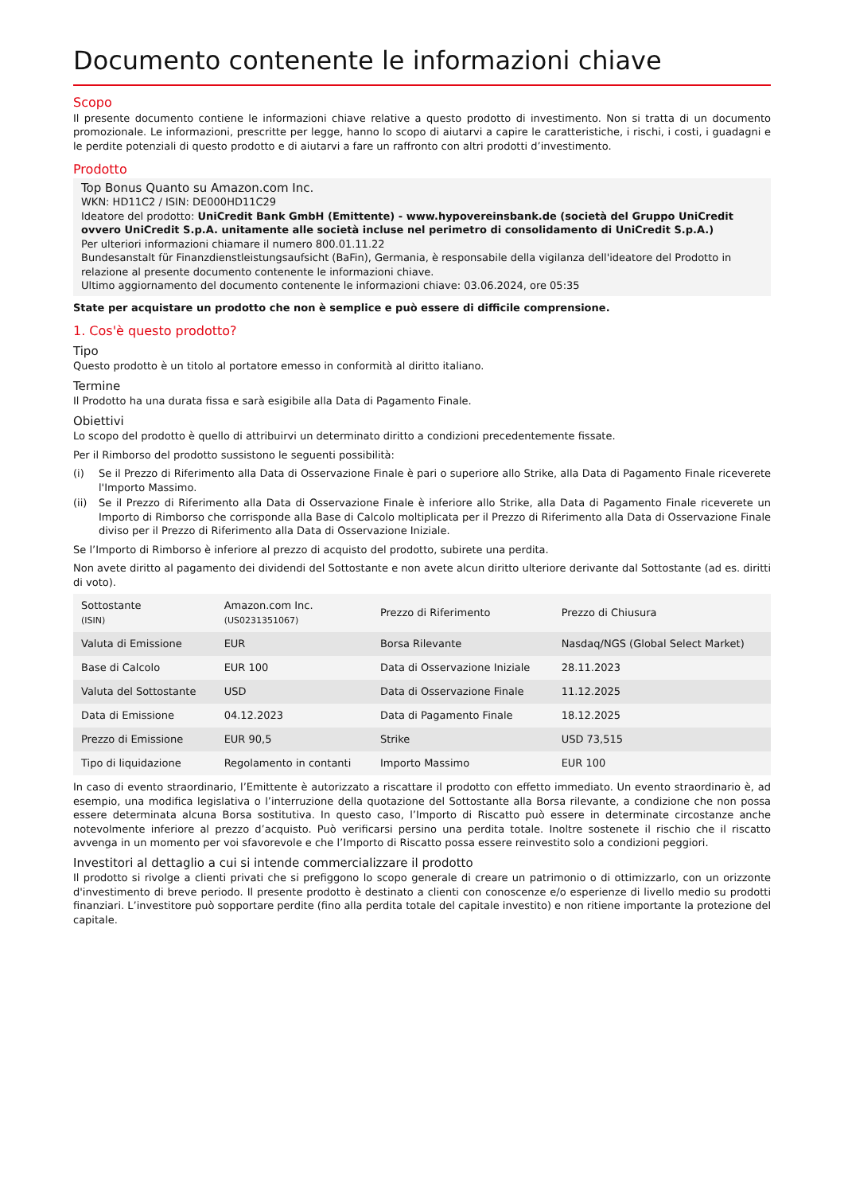Documento contenente le informazioni chiave
Scopo
Il presente documento contiene le informazioni chiave relative a questo prodotto di investimento. Non si tratta di un documento promozionale. Le informazioni, prescritte per legge, hanno lo scopo di aiutarvi a capire le caratteristiche, i rischi, i costi, i guadagni e le perdite potenziali di questo prodotto e di aiutarvi a fare un raffronto con altri prodotti d’investimento.
Prodotto
Top Bonus Quanto su Amazon.com Inc.
WKN: HD11C2 / ISIN: DE000HD11C29
Ideatore del prodotto: UniCredit Bank GmbH (Emittente) - www.hypovereinsbank.de (società del Gruppo UniCredit ovvero UniCredit S.p.A. unitamente alle società incluse nel perimetro di consolidamento di UniCredit S.p.A.)
Per ulteriori informazioni chiamare il numero 800.01.11.22
Bundesanstalt für Finanzdienstleistungsaufsicht (BaFin), Germania, è responsabile della vigilanza dell'ideatore del Prodotto in relazione al presente documento contenente le informazioni chiave.
Ultimo aggiornamento del documento contenente le informazioni chiave: 03.06.2024, ore 05:35
State per acquistare un prodotto che non è semplice e può essere di difficile comprensione.
1. Cos'è questo prodotto?
Tipo
Questo prodotto è un titolo al portatore emesso in conformità al diritto italiano.
Termine
Il Prodotto ha una durata fissa e sarà esigibile alla Data di Pagamento Finale.
Obiettivi
Lo scopo del prodotto è quello di attribuirvi un determinato diritto a condizioni precedentemente fissate.
Per il Rimborso del prodotto sussistono le seguenti possibilità:
(i) Se il Prezzo di Riferimento alla Data di Osservazione Finale è pari o superiore allo Strike, alla Data di Pagamento Finale riceverete l'Importo Massimo.
(ii) Se il Prezzo di Riferimento alla Data di Osservazione Finale è inferiore allo Strike, alla Data di Pagamento Finale riceverete un Importo di Rimborso che corrisponde alla Base di Calcolo moltiplicata per il Prezzo di Riferimento alla Data di Osservazione Finale diviso per il Prezzo di Riferimento alla Data di Osservazione Iniziale.
Se l’Importo di Rimborso è inferiore al prezzo di acquisto del prodotto, subirete una perdita.
Non avete diritto al pagamento dei dividendi del Sottostante e non avete alcun diritto ulteriore derivante dal Sottostante (ad es. diritti di voto).
| Sottostante (ISIN) | Amazon.com Inc. (US0231351067) | Prezzo di Riferimento | Prezzo di Chiusura |
| Valuta di Emissione | EUR | Borsa Rilevante | Nasdaq/NGS (Global Select Market) |
| Base di Calcolo | EUR 100 | Data di Osservazione Iniziale | 28.11.2023 |
| Valuta del Sottostante | USD | Data di Osservazione Finale | 11.12.2025 |
| Data di Emissione | 04.12.2023 | Data di Pagamento Finale | 18.12.2025 |
| Prezzo di Emissione | EUR 90,5 | Strike | USD 73,515 |
| Tipo di liquidazione | Regolamento in contanti | Importo Massimo | EUR 100 |
In caso di evento straordinario, l’Emittente è autorizzato a riscattare il prodotto con effetto immediato. Un evento straordinario è, ad esempio, una modifica legislativa o l’interruzione della quotazione del Sottostante alla Borsa rilevante, a condizione che non possa essere determinata alcuna Borsa sostitutiva. In questo caso, l’Importo di Riscatto può essere in determinate circostanze anche notevolmente inferiore al prezzo d’acquisto. Può verificarsi persino una perdita totale. Inoltre sostenete il rischio che il riscatto avvenga in un momento per voi sfavorevole e che l’Importo di Riscatto possa essere reinvestito solo a condizioni peggiori.
Investitori al dettaglio a cui si intende commercializzare il prodotto
Il prodotto si rivolge a clienti privati che si prefiggono lo scopo generale di creare un patrimonio o di ottimizzarlo, con un orizzonte d'investimento di breve periodo. Il presente prodotto è destinato a clienti con conoscenze e/o esperienze di livello medio su prodotti finanziari. L’investitore può sopportare perdite (fino alla perdita totale del capitale investito) e non ritiene importante la protezione del capitale.